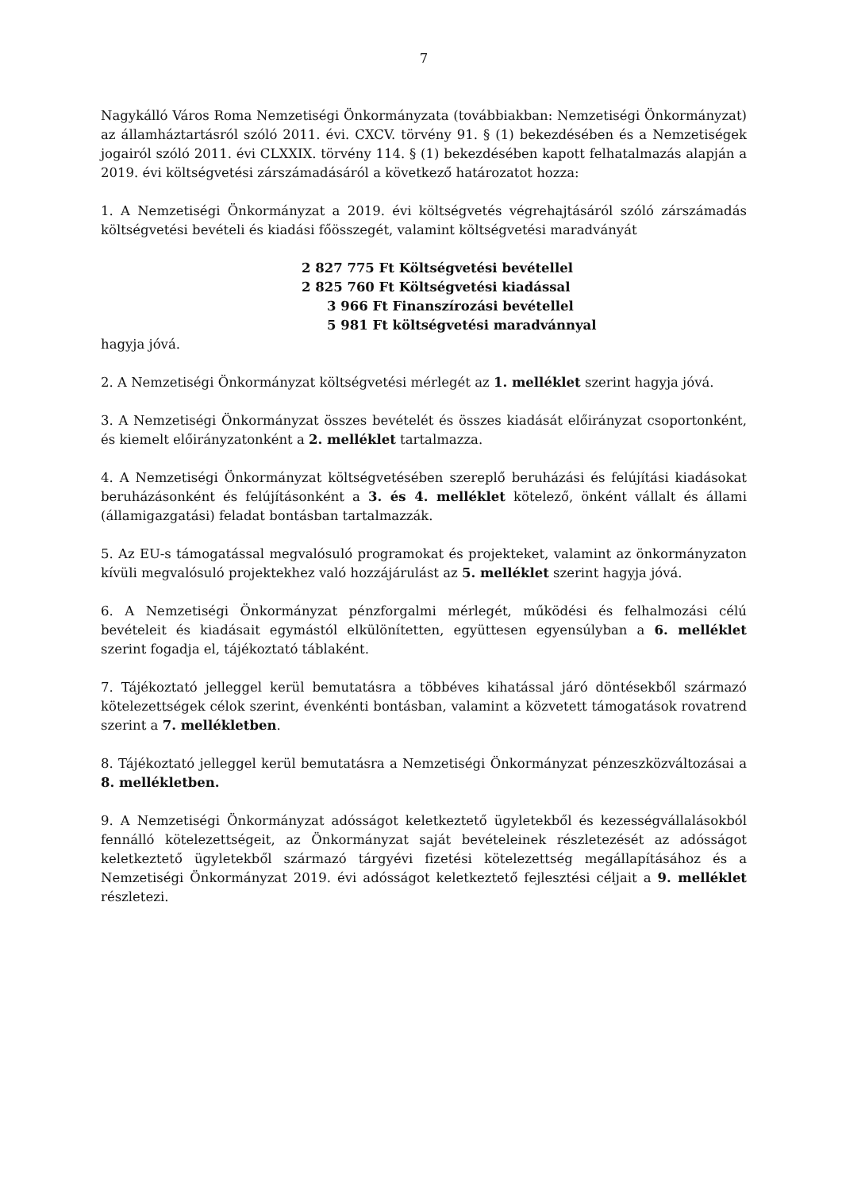7
Nagykálló Város Roma Nemzetiségi Önkormányzata (továbbiakban: Nemzetiségi Önkormányzat) az államháztartásról szóló 2011. évi. CXCV. törvény 91. § (1) bekezdésében és a Nemzetiségek jogairól szóló 2011. évi CLXXIX. törvény 114. § (1) bekezdésében kapott felhatalmazás alapján a 2019. évi költségvetési zárszámadásáról a következő határozatot hozza:
1. A Nemzetiségi Önkormányzat a 2019. évi költségvetés végrehajtásáról szóló zárszámadás költségvetési bevételi és kiadási főösszegét, valamint költségvetési maradványát
2 827 775 Ft Költségvetési bevétellel
2 825 760 Ft Költségvetési kiadással
3 966 Ft Finanszírozási bevétellel
5 981 Ft költségvetési maradvánnyal
hagyja jóvá.
2. A Nemzetiségi Önkormányzat költségvetési mérlegét az 1. melléklet szerint hagyja jóvá.
3. A Nemzetiségi Önkormányzat összes bevételét és összes kiadását előirányzat csoportonként, és kiemelt előirányzatonként a 2. melléklet tartalmazza.
4. A Nemzetiségi Önkormányzat költségvetésében szereplő beruházási és felújítási kiadásokat beruházásonként és felújításonként a 3. és 4. melléklet kötelező, önként vállalt és állami (államigazgatási) feladat bontásban tartalmazzák.
5. Az EU-s támogatással megvalósuló programokat és projekteket, valamint az önkormányzaton kívüli megvalósuló projektekhez való hozzájárulást az 5. melléklet szerint hagyja jóvá.
6. A Nemzetiségi Önkormányzat pénzforgalmi mérlegét, működési és felhalmozási célú bevételeit és kiadásait egymástól elkülönítetten, együttesen egyensúlyban a 6. melléklet szerint fogadja el, tájékoztató táblaként.
7. Tájékoztató jelleggel kerül bemutatásra a többéves kihatással járó döntésekből származó kötelezettségek célok szerint, évenkénti bontásban, valamint a közvetett támogatások rovatrend szerint a 7. mellékletben.
8. Tájékoztató jelleggel kerül bemutatásra a Nemzetiségi Önkormányzat pénzeszközváltozásai a 8. mellékletben.
9. A Nemzetiségi Önkormányzat adósságot keletkeztető ügyletekből és kezességvállalásokból fennálló kötelezettségeit, az Önkormányzat saját bevételeinek részletezését az adósságot keletkeztető ügyletekből származó tárgyévi fizetési kötelezettség megállapításához és a Nemzetiségi Önkormányzat 2019. évi adósságot keletkeztető fejlesztési céljait a 9. melléklet részletezi.